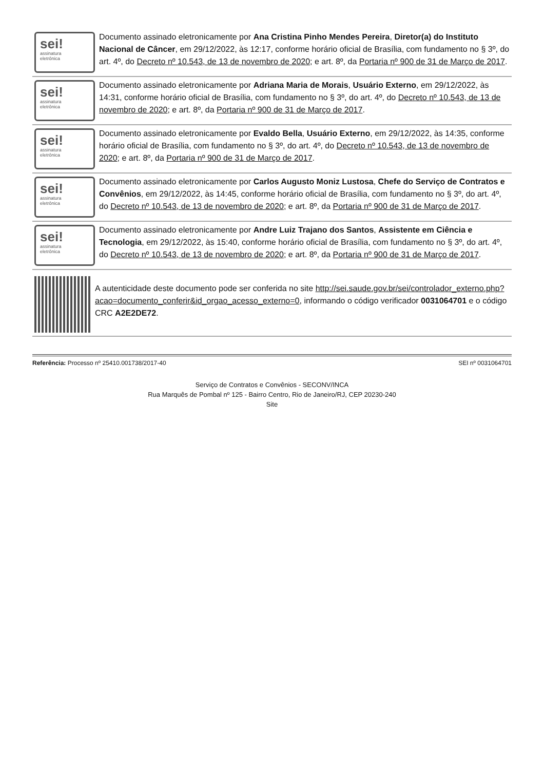sei!
assinatura
eletrônica
Documento assinado eletronicamente por Ana Cristina Pinho Mendes Pereira, Diretor(a) do Instituto Nacional de Câncer, em 29/12/2022, às 12:17, conforme horário oficial de Brasília, com fundamento no § 3º, do art. 4º, do Decreto nº 10.543, de 13 de novembro de 2020; e art. 8º, da Portaria nº 900 de 31 de Março de 2017.
sei!
assinatura
eletrônica
Documento assinado eletronicamente por Adriana Maria de Morais, Usuário Externo, em 29/12/2022, às 14:31, conforme horário oficial de Brasília, com fundamento no § 3º, do art. 4º, do Decreto nº 10.543, de 13 de novembro de 2020; e art. 8º, da Portaria nº 900 de 31 de Março de 2017.
sei!
assinatura
eletrônica
Documento assinado eletronicamente por Evaldo Bella, Usuário Externo, em 29/12/2022, às 14:35, conforme horário oficial de Brasília, com fundamento no § 3º, do art. 4º, do Decreto nº 10.543, de 13 de novembro de 2020; e art. 8º, da Portaria nº 900 de 31 de Março de 2017.
sei!
assinatura
eletrônica
Documento assinado eletronicamente por Carlos Augusto Moniz Lustosa, Chefe do Serviço de Contratos e Convênios, em 29/12/2022, às 14:45, conforme horário oficial de Brasília, com fundamento no § 3º, do art. 4º, do Decreto nº 10.543, de 13 de novembro de 2020; e art. 8º, da Portaria nº 900 de 31 de Março de 2017.
sei!
assinatura
eletrônica
Documento assinado eletronicamente por Andre Luiz Trajano dos Santos, Assistente em Ciência e Tecnologia, em 29/12/2022, às 15:40, conforme horário oficial de Brasília, com fundamento no § 3º, do art. 4º, do Decreto nº 10.543, de 13 de novembro de 2020; e art. 8º, da Portaria nº 900 de 31 de Março de 2017.
A autenticidade deste documento pode ser conferida no site http://sei.saude.gov.br/sei/controlador_externo.php?acao=documento_conferir&id_orgao_acesso_externo=0, informando o código verificador 0031064701 e o código CRC A2E2DE72.
Referência: Processo nº 25410.001738/2017-40 SEI nº 0031064701
Serviço de Contratos e Convênios - SECONV/INCA
Rua Marquês de Pombal nº 125 - Bairro Centro, Rio de Janeiro/RJ, CEP 20230-240
Site